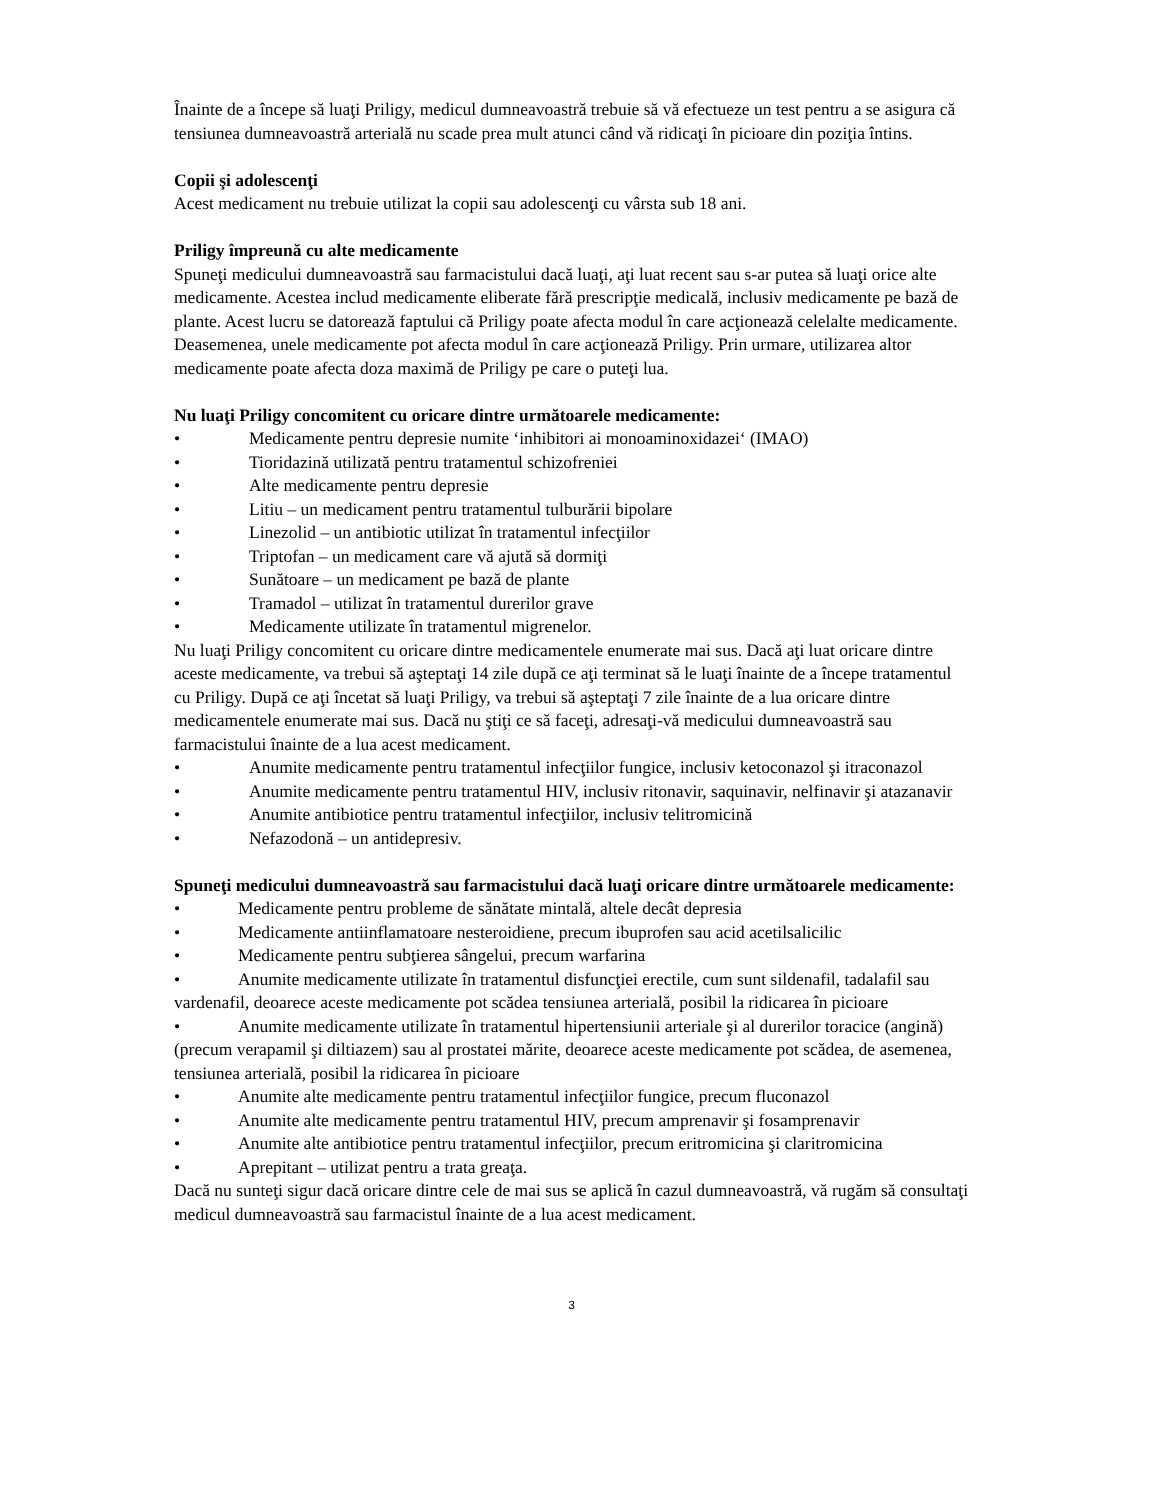Înainte de a începe să luaţi Priligy, medicul dumneavoastră trebuie să vă efectueze un test pentru a se asigura că tensiunea dumneavoastră arterială nu scade prea mult atunci când vă ridicaţi în picioare din poziţia întins.
Copii şi adolescenţi
Acest medicament nu trebuie utilizat la copii sau adolescenţi cu vârsta sub 18 ani.
Priligy împreună cu alte medicamente
Spuneţi medicului dumneavoastră sau farmacistului dacă luaţi, aţi luat recent sau s-ar putea să luaţi orice alte medicamente. Acestea includ medicamente eliberate fără prescripţie medicală, inclusiv medicamente pe bază de plante. Acest lucru se datorează faptului că Priligy poate afecta modul în care acţionează celelalte medicamente. Deasemenea, unele medicamente pot afecta modul în care acţionează Priligy. Prin urmare, utilizarea altor medicamente poate afecta doza maximă de Priligy pe care o puteţi lua.
Nu luaţi Priligy concomitent cu oricare dintre următoarele medicamente:
• Medicamente pentru depresie numite ‘inhibitori ai monoaminoxidazei‘ (IMAO)
• Tioridazină utilizată pentru tratamentul schizofreniei
• Alte medicamente pentru depresie
• Litiu – un medicament pentru tratamentul tulburării bipolare
• Linezolid – un antibiotic utilizat în tratamentul infecţiilor
• Triptofan – un medicament care vă ajută să dormiţi
• Sunătoare – un medicament pe bază de plante
• Tramadol – utilizat în tratamentul durerilor grave
• Medicamente utilizate în tratamentul migrenelor.
Nu luaţi Priligy concomitent cu oricare dintre medicamentele enumerate mai sus. Dacă aţi luat oricare dintre aceste medicamente, va trebui să aşteptaţi 14 zile după ce aţi terminat să le luaţi înainte de a începe tratamentul cu Priligy. După ce aţi încetat să luaţi Priligy, va trebui să aşteptaţi 7 zile înainte de a lua oricare dintre medicamentele enumerate mai sus. Dacă nu ştiţi ce să faceţi, adresaţi-vă medicului dumneavoastră sau farmacistului înainte de a lua acest medicament.
• Anumite medicamente pentru tratamentul infecţiilor fungice, inclusiv ketoconazol şi itraconazol
• Anumite medicamente pentru tratamentul HIV, inclusiv ritonavir, saquinavir, nelfinavir şi atazanavir
• Anumite antibiotice pentru tratamentul infecţiilor, inclusiv telitromicină
• Nefazodonă – un antidepresiv.
Spuneţi medicului dumneavoastră sau farmacistului dacă luaţi oricare dintre următoarele medicamente:
• Medicamente pentru probleme de sănătate mintală, altele decât depresia
• Medicamente antiinflamatoare nesteroidiene, precum ibuprofen sau acid acetilsalicilic
• Medicamente pentru subţierea sângelui, precum warfarina
• Anumite medicamente utilizate în tratamentul disfuncţiei erectile, cum sunt sildenafil, tadalafil sau vardenafil, deoarece aceste medicamente pot scădea tensiunea arterială, posibil la ridicarea în picioare
• Anumite medicamente utilizate în tratamentul hipertensiunii arteriale şi al durerilor toracice (angină) (precum verapamil şi diltiazem) sau al prostatei mărite, deoarece aceste medicamente pot scădea, de asemenea, tensiunea arterială, posibil la ridicarea în picioare
• Anumite alte medicamente pentru tratamentul infecţiilor fungice, precum fluconazol
• Anumite alte medicamente pentru tratamentul HIV, precum amprenavir şi fosamprenavir
• Anumite alte antibiotice pentru tratamentul infecţiilor, precum eritromicina şi claritromicina
• Aprepitant – utilizat pentru a trata greaţa.
Dacă nu sunteţi sigur dacă oricare dintre cele de mai sus se aplică în cazul dumneavoastră, vă rugăm să consultaţi medicul dumneavoastră sau farmacistul înainte de a lua acest medicament.
3